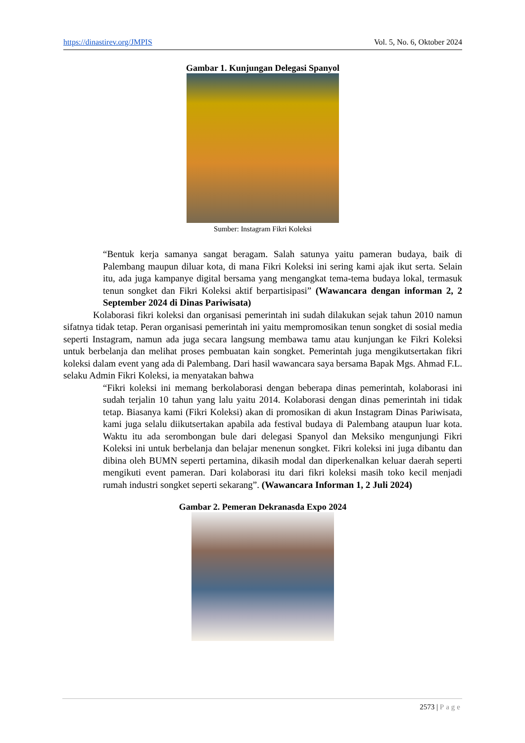https://dinastirev.org/JMPIS Vol. 5, No. 6, Oktober 2024
Gambar 1. Kunjungan Delegasi Spanyol
Sumber: Instagram Fikri Koleksi
“Bentuk kerja samanya sangat beragam. Salah satunya yaitu pameran budaya, baik di Palembang maupun diluar kota, di mana Fikri Koleksi ini sering kami ajak ikut serta. Selain itu, ada juga kampanye digital bersama yang mengangkat tema-tema budaya lokal, termasuk tenun songket dan Fikri Koleksi aktif berpartisipasi” (Wawancara dengan informan 2, 2 September 2024 di Dinas Pariwisata)
Kolaborasi fikri koleksi dan organisasi pemerintah ini sudah dilakukan sejak tahun 2010 namun sifatnya tidak tetap. Peran organisasi pemerintah ini yaitu mempromosikan tenun songket di sosial media seperti Instagram, namun ada juga secara langsung membawa tamu atau kunjungan ke Fikri Koleksi untuk berbelanja dan melihat proses pembuatan kain songket. Pemerintah juga mengikutsertakan fikri koleksi dalam event yang ada di Palembang. Dari hasil wawancara saya bersama Bapak Mgs. Ahmad F.L. selaku Admin Fikri Koleksi, ia menyatakan bahwa
“Fikri koleksi ini memang berkolaborasi dengan beberapa dinas pemerintah, kolaborasi ini sudah terjalin 10 tahun yang lalu yaitu 2014. Kolaborasi dengan dinas pemerintah ini tidak tetap. Biasanya kami (Fikri Koleksi) akan di promosikan di akun Instagram Dinas Pariwisata, kami juga selalu diikutsertakan apabila ada festival budaya di Palembang ataupun luar kota. Waktu itu ada serombongan bule dari delegasi Spanyol dan Meksiko mengunjungi Fikri Koleksi ini untuk berbelanja dan belajar menenun songket. Fikri koleksi ini juga dibantu dan dibina oleh BUMN seperti pertamina, dikasih modal dan diperkenalkan keluar daerah seperti mengikuti event pameran. Dari kolaborasi itu dari fikri koleksi masih toko kecil menjadi rumah industri songket seperti sekarang”. (Wawancara Informan 1, 2 Juli 2024)
Gambar 2. Pemeran Dekranasda Expo 2024
2573 | Page